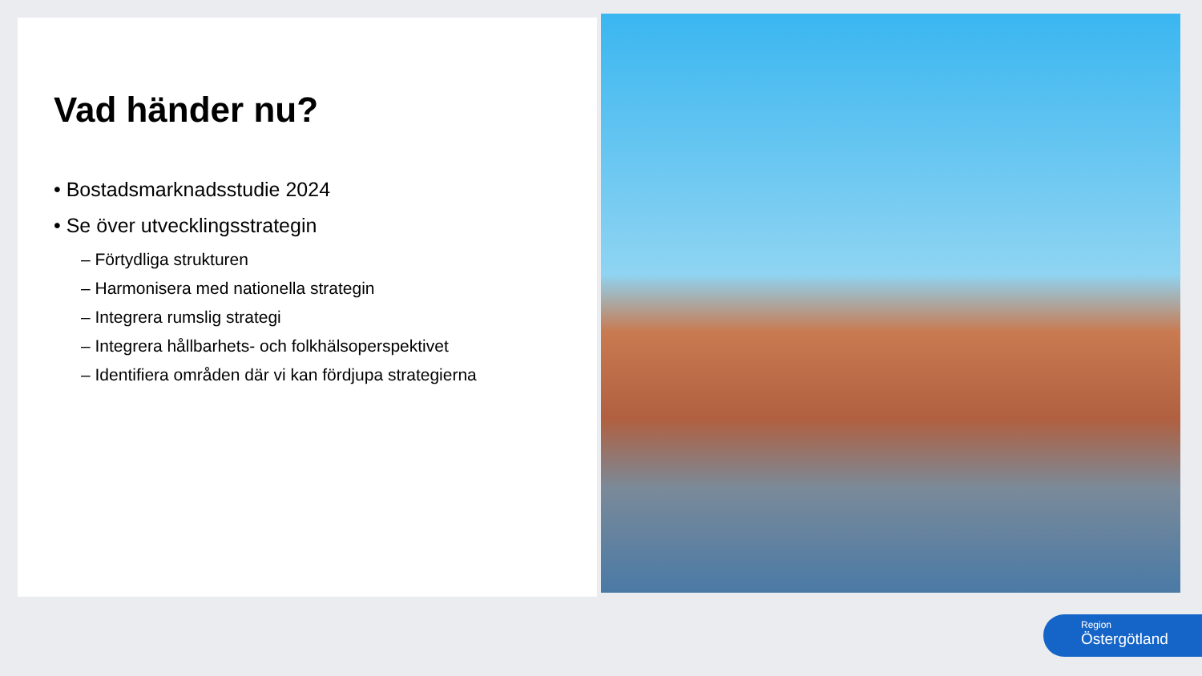Vad händer nu?
• Bostadsmarknadsstudie 2024
• Se över utvecklingsstrategin
– Förtydliga strukturen
– Harmonisera med nationella strategin
– Integrera rumslig strategi
– Integrera hållbarhets- och folkhälsoperspektivet
– Identifiera områden där vi kan fördjupa strategierna
Region
Östergötland